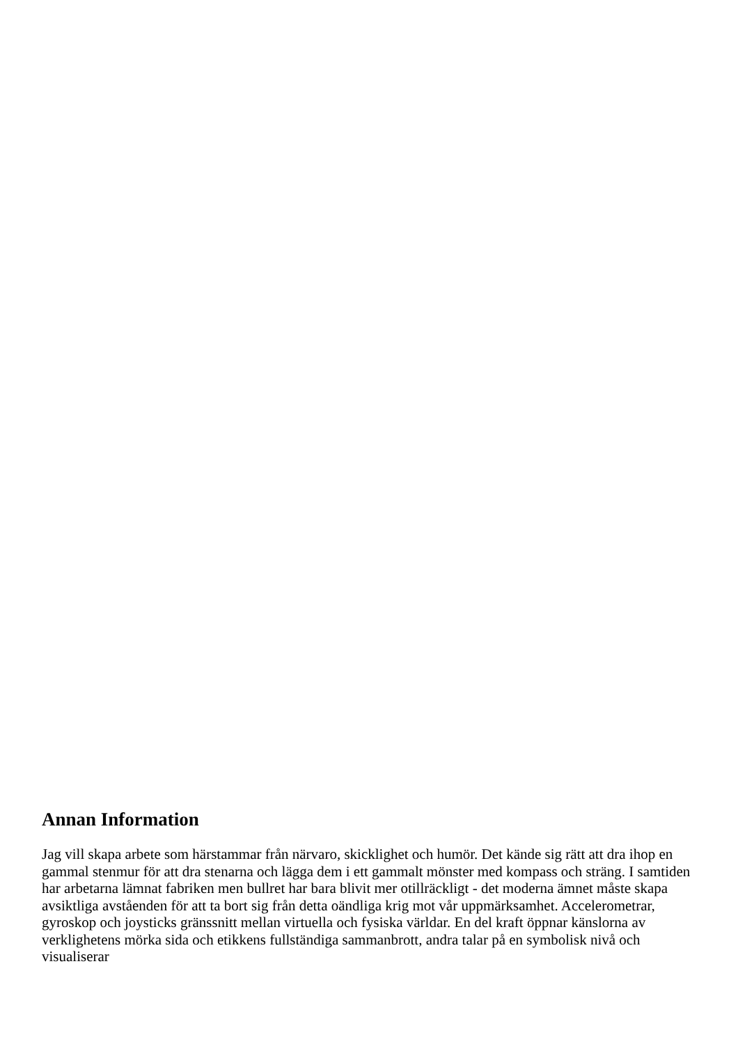Annan Information
Jag vill skapa arbete som härstammar från närvaro, skicklighet och humör. Det kände sig rätt att dra ihop en gammal stenmur för att dra stenarna och lägga dem i ett gammalt mönster med kompass och sträng. I samtiden har arbetarna lämnat fabriken men bullret har bara blivit mer otillräckligt - det moderna ämnet måste skapa avsiktliga avståenden för att ta bort sig från detta oändliga krig mot vår uppmärksamhet. Accelerometrar, gyroskop och joysticks gränssnitt mellan virtuella och fysiska världar. En del kraft öppnar känslorna av verklighetens mörka sida och etikkens fullständiga sammanbrott, andra talar på en symbolisk nivå och visualiserar